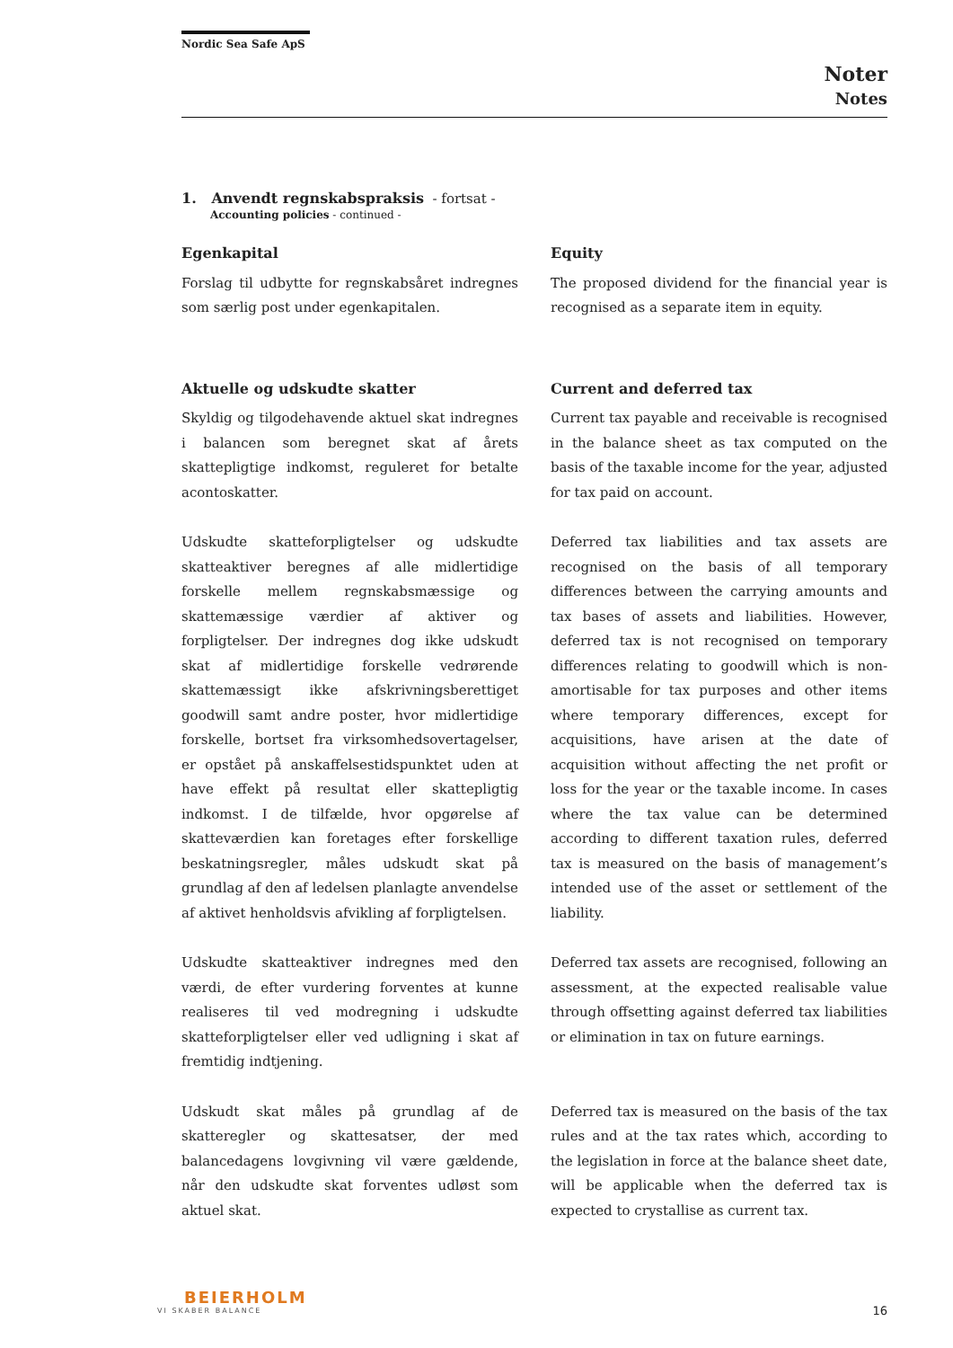Nordic Sea Safe ApS
Noter
Notes
1. Anvendt regnskabspraksis - fortsat -
Accounting policies - continued -
Egenkapital
Forslag til udbytte for regnskabsåret indregnes som særlig post under egenkapitalen.
Equity
The proposed dividend for the financial year is recognised as a separate item in equity.
Aktuelle og udskudte skatter
Skyldig og tilgodehavende aktuel skat indregnes i balancen som beregnet skat af årets skattepligtige indkomst, reguleret for betalte acontoskatter.
Current and deferred tax
Current tax payable and receivable is recognised in the balance sheet as tax computed on the basis of the taxable income for the year, adjusted for tax paid on account.
Udskudte skatteforpligtelser og udskudte skatteaktiver beregnes af alle midlertidige forskelle mellem regnskabsmæssige og skattemæssige værdier af aktiver og forpligtelser. Der indregnes dog ikke udskudt skat af midlertidige forskelle vedrørende skattemæssigt ikke afskrivningsberettiget goodwill samt andre poster, hvor midlertidige forskelle, bortset fra virksomhedsovertagelser, er opstået på anskaffelsestidspunktet uden at have effekt på resultat eller skattepligtig indkomst. I de tilfælde, hvor opgørelse af skatteværdien kan foretages efter forskellige beskatningsregler, måles udskudt skat på grundlag af den af ledelsen planlagte anvendelse af aktivet henholdsvis afvikling af forpligtelsen.
Deferred tax liabilities and tax assets are recognised on the basis of all temporary differences between the carrying amounts and tax bases of assets and liabilities. However, deferred tax is not recognised on temporary differences relating to goodwill which is non-amortisable for tax purposes and other items where temporary differences, except for acquisitions, have arisen at the date of acquisition without affecting the net profit or loss for the year or the taxable income. In cases where the tax value can be determined according to different taxation rules, deferred tax is measured on the basis of management’s intended use of the asset or settlement of the liability.
Udskudte skatteaktiver indregnes med den værdi, de efter vurdering forventes at kunne realiseres til ved modregning i udskudte skatteforpligtelser eller ved udligning i skat af fremtidig indtjening.
Deferred tax assets are recognised, following an assessment, at the expected realisable value through offsetting against deferred tax liabilities or elimination in tax on future earnings.
Udskudt skat måles på grundlag af de skatteregler og skattesatser, der med balancedagens lovgivning vil være gældende, når den udskudte skat forventes udløst som aktuel skat.
Deferred tax is measured on the basis of the tax rules and at the tax rates which, according to the legislation in force at the balance sheet date, will be applicable when the deferred tax is expected to crystallise as current tax.
BEIERHOLM
VI SKABER BALANCE
16